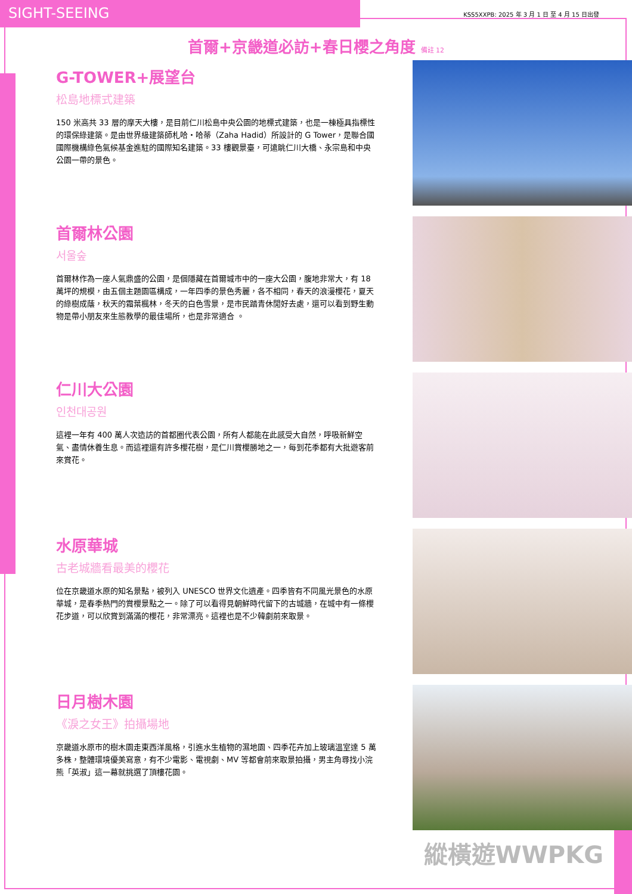SIGHT-SEEING KSS5XXPB: 2025 年 3 月 1 日 至 4 月 15 日出發
首爾+京畿道必訪+春日櫻之角度 備註 12
G-TOWER+展望台
松島地標式建築
150 米高共 33 層的摩天大樓，是目前仁川松島中央公園的地標式建築，也是一棟極具指標性的環保綠建築。是由世界級建築師札哈・哈蒂（Zaha Hadid）所設計的 G Tower，是聯合國國際機構綠色氣候基金進駐的國際知名建築。33 樓觀景臺，可遠眺仁川大橋、永宗島和中央公園一帶的景色。
首爾林公園
서울숲
首爾林作為一座人氣鼎盛的公園，是個隱藏在首爾城市中的一座大公園，腹地非常大，有 18 萬坪的規模，由五個主題園區構成，一年四季的景色秀麗，各不相同，春天的浪漫櫻花，夏天的綠樹成蔭，秋天的霜葉楓林，冬天的白色雪景，是市民踏青休閒好去處，還可以看到野生動物是帶小朋友來生態教學的最佳場所，也是非常適合 。
仁川大公園
인천대공원
這裡一年有 400 萬人次造訪的首都圈代表公園，所有人都能在此感受大自然，呼吸新鮮空氣、盡情休養生息。而這裡還有許多櫻花樹，是仁川賞櫻勝地之一，每到花季都有大批遊客前來賞花。
水原華城
古老城牆看最美的櫻花
位在京畿道水原的知名景點，被列入 UNESCO 世界文化遺產。四季皆有不同風光景色的水原華城，是春季熱門的賞櫻景點之一。除了可以看得見朝鮮時代留下的古城牆，在城中有一條櫻花步道，可以欣賞到滿滿的櫻花，非常漂亮。這裡也是不少韓劇前來取景。
日月樹木園
《淚之女王》拍攝場地
京畿道水原市的樹木園走東西洋風格，引進水生植物的濕地園、四季花卉加上玻璃溫室達 5 萬多株，整體環境優美寫意，有不少電影、電視劇、MV 等都會前來取景拍攝，男主角尋找小浣熊「英淑」這一幕就挑選了頂樓花園。
縱橫遊WWPKG